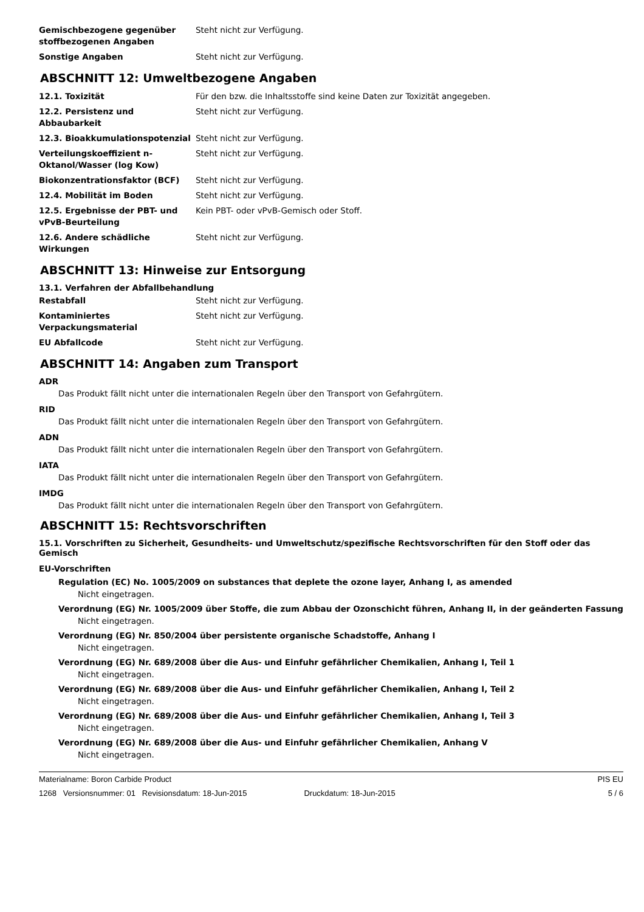Gemischbezogene gegenüber stoffbezogenen Angaben
Steht nicht zur Verfügung.
Sonstige Angaben Steht nicht zur Verfügung.
ABSCHNITT 12: Umweltbezogene Angaben
12.1. Toxizität Für den bzw. die Inhaltsstoffe sind keine Daten zur Toxizität angegeben.
12.2. Persistenz und Abbaubarkeit
Steht nicht zur Verfügung.
12.3. Bioakkumulationspotenzial Steht nicht zur Verfügung.
Verteilungskoeffizient n-Oktanol/Wasser (log Kow)
Steht nicht zur Verfügung.
Biokonzentrationsfaktor (BCF) Steht nicht zur Verfügung.
12.4. Mobilität im Boden Steht nicht zur Verfügung.
12.5. Ergebnisse der PBT- und
vPvB-Beurteilung
Kein PBT- oder vPvB-Gemisch oder Stoff.
12.6. Andere schädliche Wirkungen
Steht nicht zur Verfügung.
ABSCHNITT 13: Hinweise zur Entsorgung
13.1. Verfahren der Abfallbehandlung
Restabfall Steht nicht zur Verfügung.
Kontaminiertes Verpackungsmaterial
Steht nicht zur Verfügung.
EU Abfallcode Steht nicht zur Verfügung.
ABSCHNITT 14: Angaben zum Transport
ADR
Das Produkt fällt nicht unter die internationalen Regeln über den Transport von Gefahrgütern.
RID
Das Produkt fällt nicht unter die internationalen Regeln über den Transport von Gefahrgütern.
ADN
Das Produkt fällt nicht unter die internationalen Regeln über den Transport von Gefahrgütern.
IATA
Das Produkt fällt nicht unter die internationalen Regeln über den Transport von Gefahrgütern.
IMDG
Das Produkt fällt nicht unter die internationalen Regeln über den Transport von Gefahrgütern.
ABSCHNITT 15: Rechtsvorschriften
15.1. Vorschriften zu Sicherheit, Gesundheits- und Umweltschutz/spezifische Rechtsvorschriften für den Stoff oder das Gemisch
EU-Vorschriften
Regulation (EC) No. 1005/2009 on substances that deplete the ozone layer, Anhang I, as amended
Nicht eingetragen.
Verordnung (EG) Nr. 1005/2009 über Stoffe, die zum Abbau der Ozonschicht führen, Anhang II, in der geänderten Fassung
Nicht eingetragen.
Verordnung (EG) Nr. 850/2004 über persistente organische Schadstoffe, Anhang I
Nicht eingetragen.
Verordnung (EG) Nr. 689/2008 über die Aus- und Einfuhr gefährlicher Chemikalien, Anhang I, Teil 1
Nicht eingetragen.
Verordnung (EG) Nr. 689/2008 über die Aus- und Einfuhr gefährlicher Chemikalien, Anhang I, Teil 2
Nicht eingetragen.
Verordnung (EG) Nr. 689/2008 über die Aus- und Einfuhr gefährlicher Chemikalien, Anhang I, Teil 3
Nicht eingetragen.
Verordnung (EG) Nr. 689/2008 über die Aus- und Einfuhr gefährlicher Chemikalien, Anhang V
Nicht eingetragen.
Materialname: Boron Carbide Product PIS EU
1268 Versionsnummer: 01 Revisionsdatum: 18-Jun-2015 Druckdatum: 18-Jun-2015 5 / 6